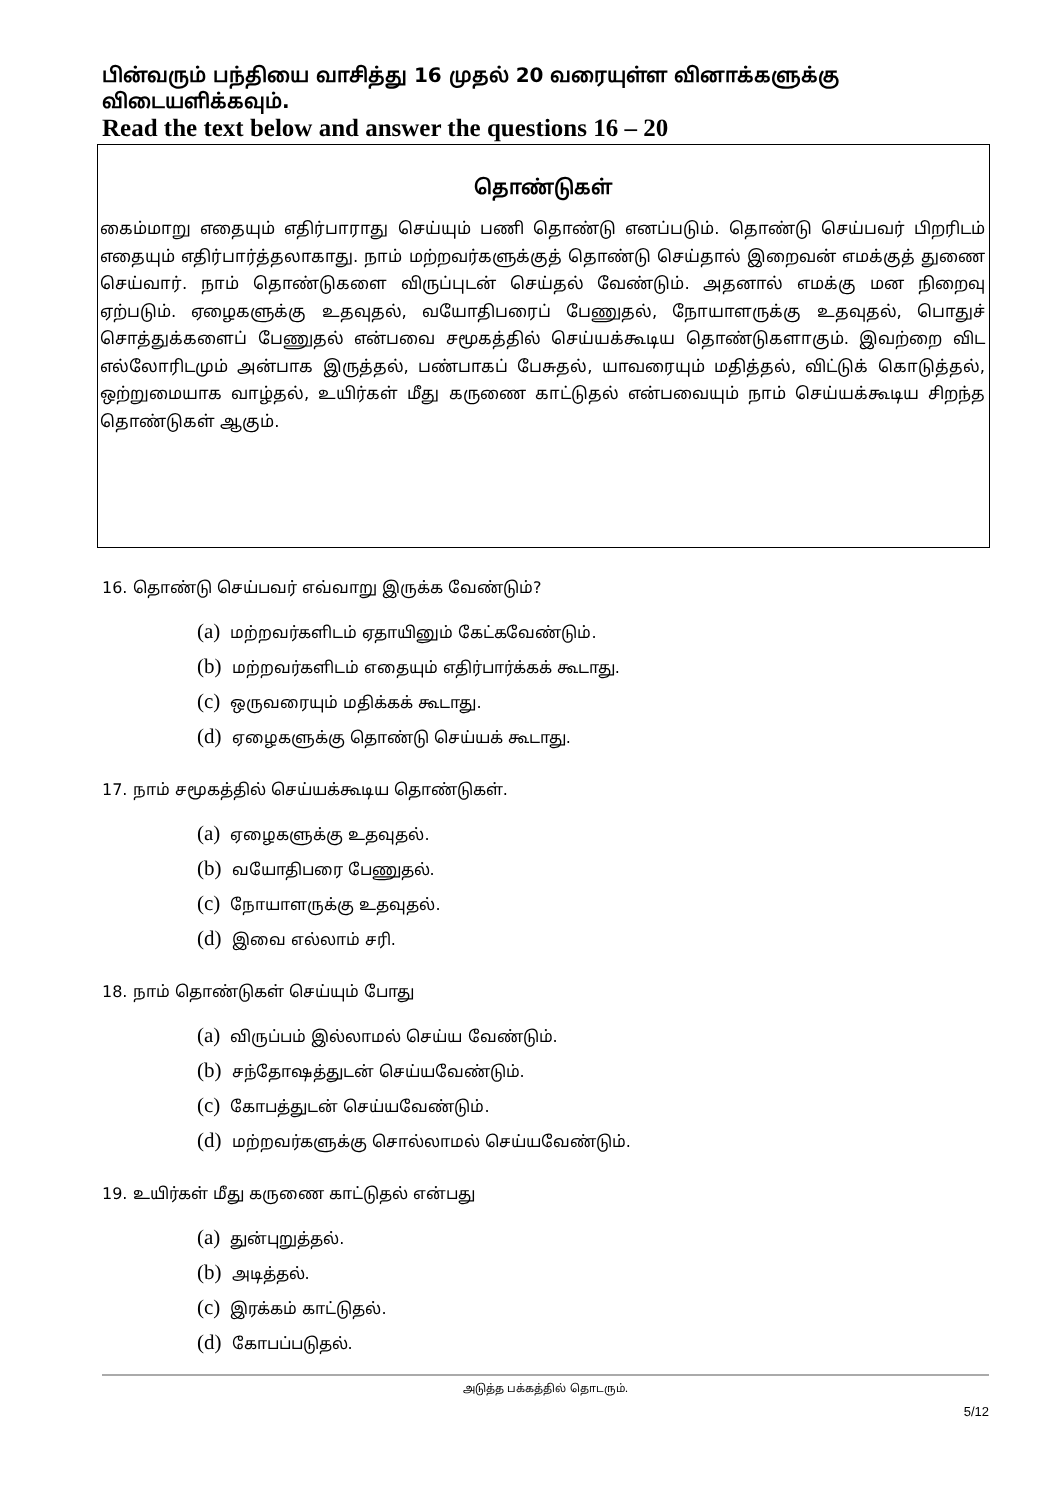பின்வரும் பந்தியை வாசித்து 16 முதல் 20 வரையுள்ள வினாக்களுக்கு விடையளிக்கவும்.
Read the text below and answer the questions 16 – 20
தொண்டுகள்
கைம்மாறு எதையும் எதிர்பாராது செய்யும் பணி தொண்டு எனப்படும். தொண்டு செய்பவர் பிறரிடம் எதையும் எதிர்பார்த்தலாகாது. நாம் மற்றவர்களுக்குத் தொண்டு செய்தால் இறைவன் எமக்குத் துணை செய்வார். நாம் தொண்டுகளை விருப்புடன் செய்தல் வேண்டும். அதனால் எமக்கு மன நிறைவு ஏற்படும். ஏழைகளுக்கு உதவுதல், வயோதிபரைப் பேணுதல், நோயாளருக்கு உதவுதல், பொதுச் சொத்துக்களைப் பேணுதல் என்பவை சமூகத்தில் செய்யக்கூடிய தொண்டுகளாகும். இவற்றை விட எல்லோரிடமும் அன்பாக இருத்தல், பண்பாகப் பேசுதல், யாவரையும் மதித்தல், விட்டுக் கொடுத்தல், ஒற்றுமையாக வாழ்தல், உயிர்கள் மீது கருணை காட்டுதல் என்பவையும் நாம் செய்யக்கூடிய சிறந்த தொண்டுகள் ஆகும்.
16. தொண்டு செய்பவர் எவ்வாறு இருக்க வேண்டும்?
(a) மற்றவர்களிடம் ஏதாயினும் கேட்கவேண்டும்.
(b) மற்றவர்களிடம் எதையும் எதிர்பார்க்கக் கூடாது.
(c) ஒருவரையும் மதிக்கக் கூடாது.
(d) ஏழைகளுக்கு தொண்டு செய்யக் கூடாது.
17. நாம் சமூகத்தில் செய்யக்கூடிய தொண்டுகள்.
(a) ஏழைகளுக்கு உதவுதல்.
(b) வயோதிபரை பேணுதல்.
(c) நோயாளருக்கு உதவுதல்.
(d) இவை எல்லாம் சரி.
18. நாம் தொண்டுகள் செய்யும் போது
(a) விருப்பம் இல்லாமல் செய்ய வேண்டும்.
(b) சந்தோஷத்துடன் செய்யவேண்டும்.
(c) கோபத்துடன் செய்யவேண்டும்.
(d) மற்றவர்களுக்கு சொல்லாமல் செய்யவேண்டும்.
19. உயிர்கள் மீது கருணை காட்டுதல் என்பது
(a) துன்புறுத்தல்.
(b) அடித்தல்.
(c) இரக்கம் காட்டுதல்.
(d) கோபப்படுதல்.
அடுத்த பக்கத்தில் தொடரும்.
5/12